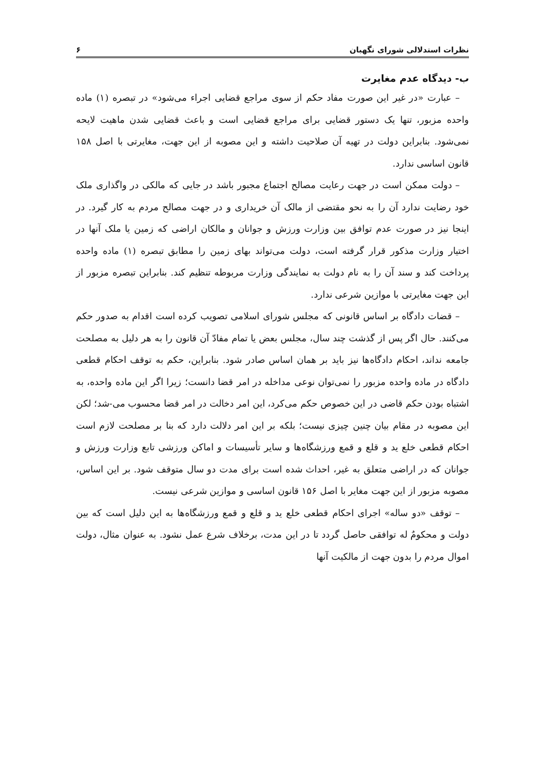نظرات استدلالی شورای نگهبان ۶
ب- دیدگاه عدم مغایرت
– عبارت «در غیر این صورت مفاد حکم از سوی مراجع قضایی اجراء می‌شود» در تبصره (۱) ماده واحده مزبور، تنها یک دستور قضایی برای مراجع قضایی است و باعث قضایی شدن ماهیت لایحه نمی‌شود. بنابراین دولت در تهیه آن صلاحیت داشته و این مصوبه از این جهت، مغایرتی با اصل ۱۵۸ قانون اساسی ندارد.
– دولت ممکن است در جهت رعایت مصالح اجتماع مجبور باشد در جایی که مالکی در واگذاری ملک خود رضایت ندارد آن را به نحو مقتضی از مالک آن خریداری و در جهت مصالح مردم به کار گیرد. در اینجا نیز در صورت عدم توافق بین وزارت ورزش و جوانان و مالکان اراضی که زمین یا ملک آنها در اختیار وزارت مذکور قرار گرفته است، دولت می‌تواند بهای زمین را مطابق تبصره (۱) ماده واحده پرداخت کند و سند آن را به نام دولت به نمایندگی وزارت مربوطه تنظیم کند. بنابراین تبصره مزبور از این جهت مغایرتی با موازین شرعی ندارد.
– قضات دادگاه بر اساس قانونی که مجلس شورای اسلامی تصویب کرده است اقدام به صدور حکم می‌کنند. حال اگر پس از گذشت چند سال، مجلس بعض یا تمام مفادّ آن قانون را به هر دلیل به مصلحت جامعه نداند، احکام دادگاه‌ها نیز باید بر همان اساس صادر شود. بنابراین، حکم به توقف احکام قطعی دادگاه در ماده واحده مزبور را نمی‌توان نوعی مداخله در امر قضا دانست؛ زیرا اگر این ماده واحده، به اشتباه بودن حکم قاضی در این خصوص حکم می‌کرد، این امر دخالت در امر قضا محسوب می-شد؛ لکن این مصوبه در مقام بیان چنین چیزی نیست؛ بلکه بر این امر دلالت دارد که بنا بر مصلحت لازم است احکام قطعی خلع ید و قلع و قمع ورزشگاه‌ها و سایر تأسیسات و اماکن ورزشی تابع وزارت ورزش و جوانان که در اراضی متعلق به غیر، احداث شده است برای مدت دو سال متوقف شود. بر این اساس، مصوبه مزبور از این جهت مغایر با اصل ۱۵۶ قانون اساسی و موازین شرعی نیست.
– توقف «دو ساله» اجرای احکام قطعی خلع ید و قلع و قمع ورزشگاه‌ها به این دلیل است که بین دولت و محکومٌ له توافقی حاصل گردد تا در این مدت، برخلاف شرع عمل نشود. به عنوان مثال، دولت اموال مردم را بدون جهت از مالکیت آنها